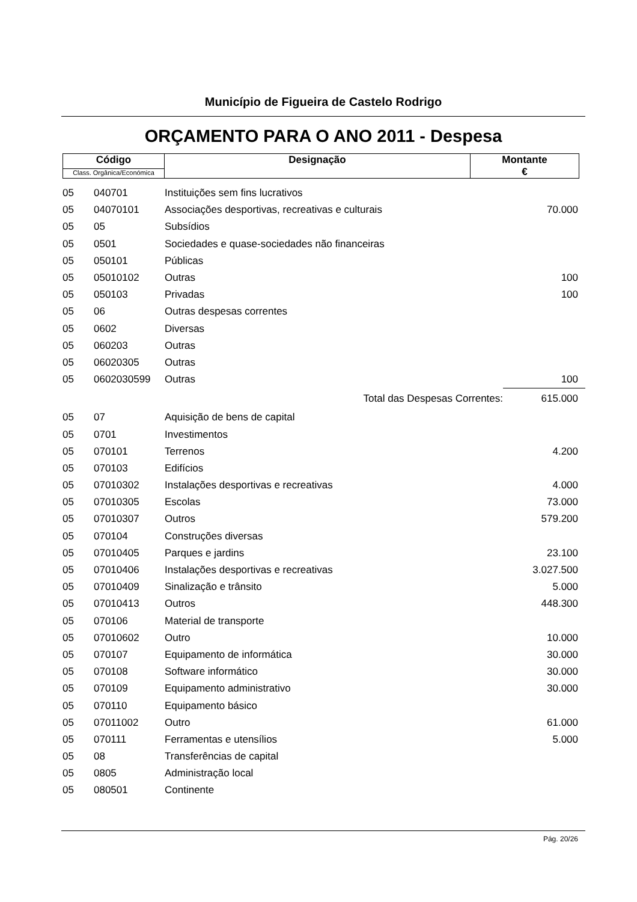Município de Figueira de Castelo Rodrigo
ORÇAMENTO PARA O ANO 2011 - Despesa
| Código | Designação | Montante € |
| Class. Orgânica/Económica | | |
| 05 | 040701 | Instituições sem fins lucrativos | |
| 05 | 04070101 | Associações desportivas, recreativas e culturais | 70.000 |
| 05 | 05 | Subsídios | |
| 05 | 0501 | Sociedades e quase-sociedades não financeiras | |
| 05 | 050101 | Públicas | |
| 05 | 05010102 | Outras | 100 |
| 05 | 050103 | Privadas | 100 |
| 05 | 06 | Outras despesas correntes | |
| 05 | 0602 | Diversas | |
| 05 | 060203 | Outras | |
| 05 | 06020305 | Outras | |
| 05 | 0602030599 | Outras | 100 |
| | | Total das Despesas Correntes: | 615.000 |
| 05 | 07 | Aquisição de bens de capital | |
| 05 | 0701 | Investimentos | |
| 05 | 070101 | Terrenos | 4.200 |
| 05 | 070103 | Edifícios | |
| 05 | 07010302 | Instalações desportivas e recreativas | 4.000 |
| 05 | 07010305 | Escolas | 73.000 |
| 05 | 07010307 | Outros | 579.200 |
| 05 | 070104 | Construções diversas | |
| 05 | 07010405 | Parques e jardins | 23.100 |
| 05 | 07010406 | Instalações desportivas e recreativas | 3.027.500 |
| 05 | 07010409 | Sinalização e trânsito | 5.000 |
| 05 | 07010413 | Outros | 448.300 |
| 05 | 070106 | Material de transporte | |
| 05 | 07010602 | Outro | 10.000 |
| 05 | 070107 | Equipamento de informática | 30.000 |
| 05 | 070108 | Software informático | 30.000 |
| 05 | 070109 | Equipamento administrativo | 30.000 |
| 05 | 070110 | Equipamento básico | |
| 05 | 07011002 | Outro | 61.000 |
| 05 | 070111 | Ferramentas e utensílios | 5.000 |
| 05 | 08 | Transferências de capital | |
| 05 | 0805 | Administração local | |
| 05 | 080501 | Continente | |
Pág. 20/26